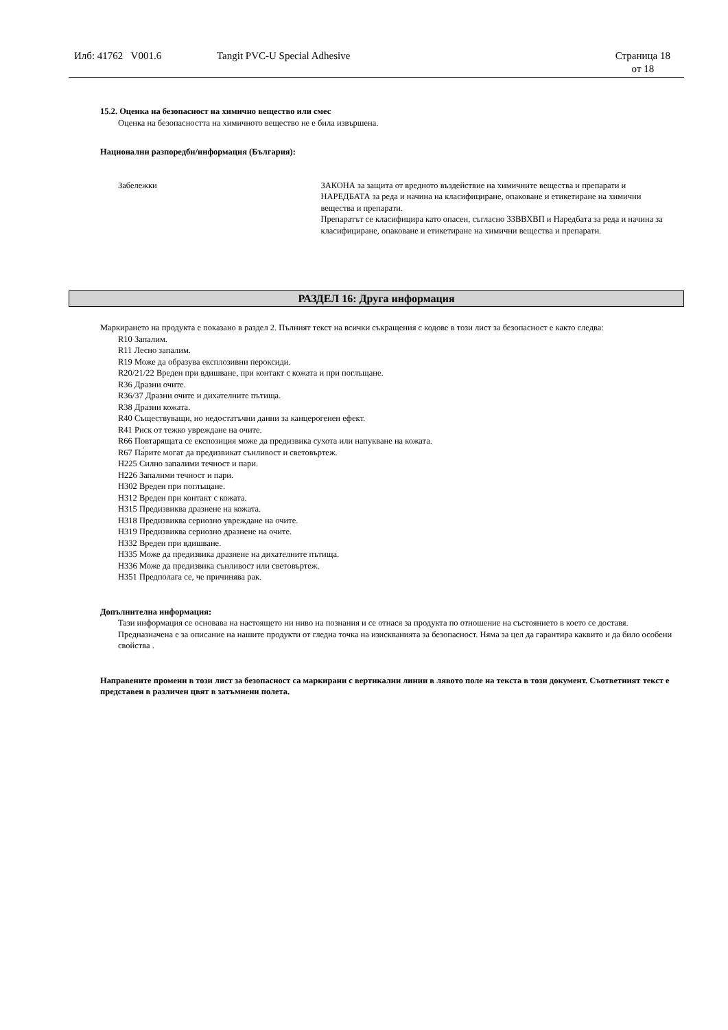Илб: 41762 V001.6 Tangit PVC-U Special Adhesive Страница 18
от 18
15.2. Оценка на безопасност на химично вещество или смес
Оценка на безопасността на химичното вещество не е била извършена.
Национални разпоредби/информация (България):
Забележки ЗАКОНА за защита от вредното въздействие на химичните вещества и препарати и НАРЕДБАТА за реда и начина на класифициране, опаковане и етикетиране на химични вещества и препарати.
Препаратът се класифицира като опасен, съгласно ЗЗВВХВП и Наредбата за реда и начина за класифициране, опаковане и етикетиране на химични вещества и препарати.
РАЗДЕЛ 16: Друга информация
Маркирането на продукта е показано в раздел 2. Пълният текст на всички съкращения с кодове в този лист за безопасност е както следва:
R10 Запалим.
R11 Лесно запалим.
R19 Може да образува експлозивни пероксиди.
R20/21/22 Вреден при вдишване, при контакт с кожата и при поглъщане.
R36 Дразни очите.
R36/37 Дразни очите и дихателните пътища.
R38 Дразни кожата.
R40 Съществуващи, но недостатъчни данни за канцерогенен ефект.
R41 Риск от тежко увреждане на очите.
R66 Повтарящата се експозиция може да предизвика сухота или напукване на кожата.
R67 Па́рите могат да предизвикат сънливост и световъртеж.
H225 Силно запалими течност и пари.
H226 Запалими течност и пари.
H302 Вреден при поглъщане.
H312 Вреден при контакт с кожата.
H315 Предизвиква дразнене на кожата.
H318 Предизвиква сериозно увреждане на очите.
H319 Предизвиква сериозно дразнене на очите.
H332 Вреден при вдишване.
H335 Може да предизвика дразнене на дихателните пътища.
H336 Може да предизвика сънливост или световъртеж.
H351 Предполага се, че причинява рак.
Допълнителна информация:
Тази информация се основава на настоящето ни ниво на познания и се отнася за продукта по отношение на състоянието в което се доставя. Предназначена е за описание на нашите продукти от гледна точка на изискванията за безопасност. Няма за цел да гарантира каквито и да било особени свойства .
Направените промени в този лист за безопасност са маркирани с вертикални линии в лявото поле на текста в този документ. Съответният текст е представен в различен цвят в затъмнени полета.